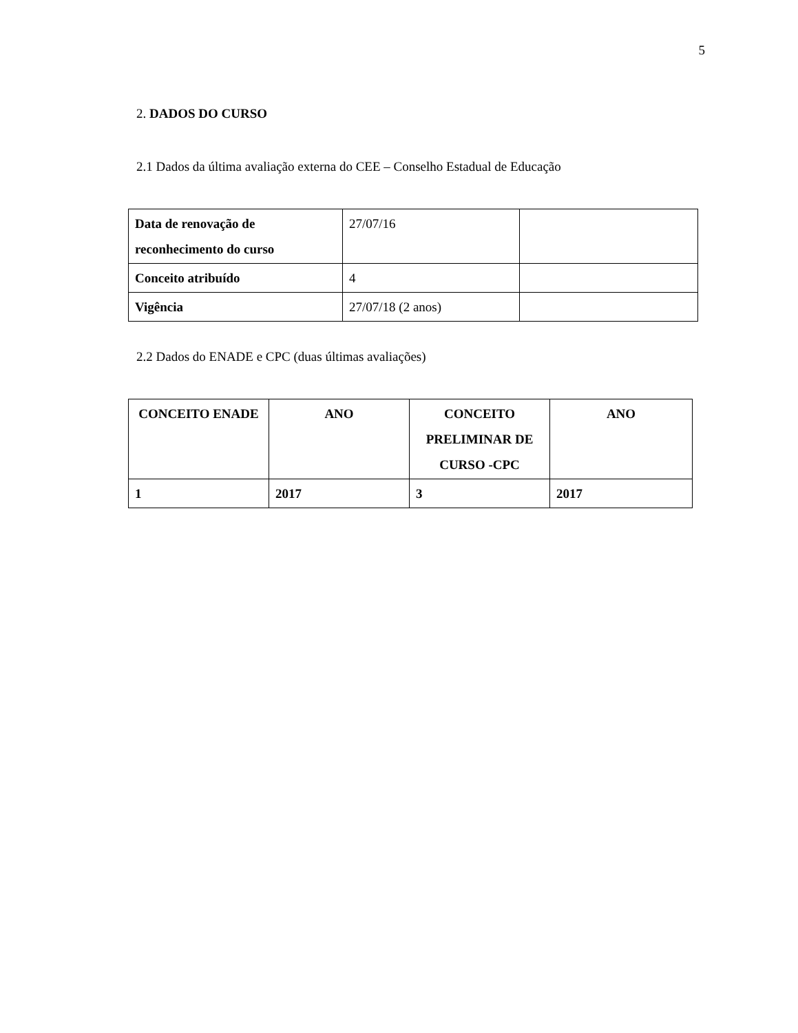5
2. DADOS DO CURSO
2.1 Dados da última avaliação externa do CEE – Conselho Estadual de Educação
| Data de renovação de reconhecimento do curso | 27/07/16 | |
| Conceito atribuído | 4 | |
| Vigência | 27/07/18 (2 anos) | |
2.2 Dados do ENADE e CPC (duas últimas avaliações)
| CONCEITO ENADE | ANO | CONCEITO PRELIMINAR DE CURSO -CPC | ANO |
| --- | --- | --- | --- |
| 1 | 2017 | 3 | 2017 |